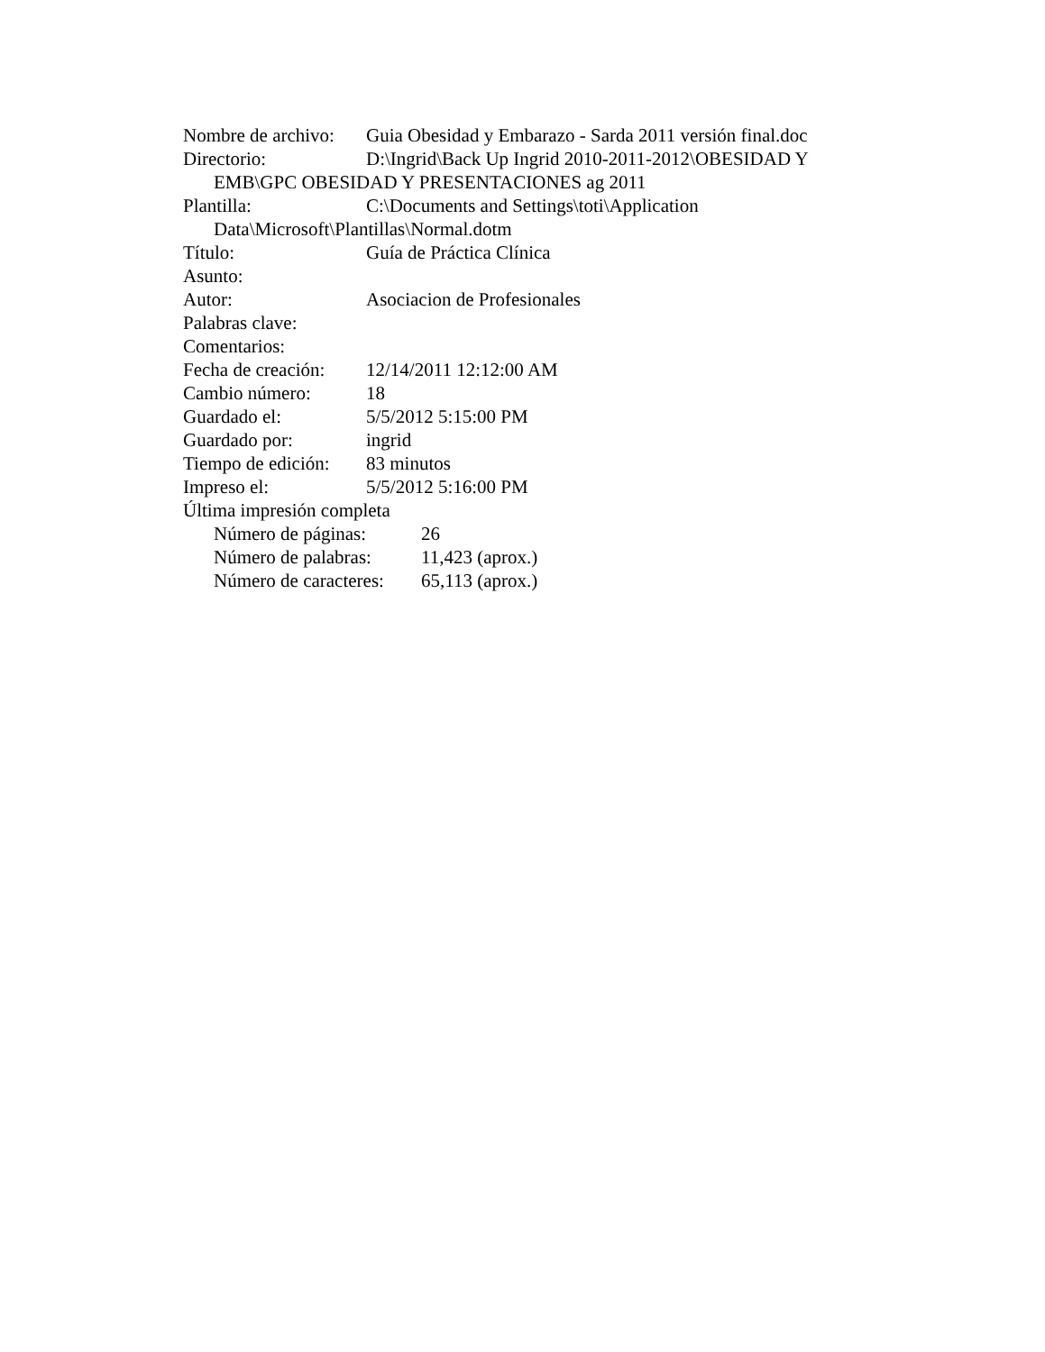Nombre de archivo: Guia Obesidad y Embarazo - Sarda 2011 versión final.doc
Directorio: D:\Ingrid\Back Up Ingrid 2010-2011-2012\OBESIDAD Y
EMB\GPC OBESIDAD Y PRESENTACIONES ag 2011
Plantilla: C:\Documents and Settings\toti\Application
Data\Microsoft\Plantillas\Normal.dotm
Título: Guía de Práctica Clínica
Asunto:
Autor: Asociacion de Profesionales
Palabras clave:
Comentarios:
Fecha de creación: 12/14/2011 12:12:00 AM
Cambio número: 18
Guardado el: 5/5/2012 5:15:00 PM
Guardado por: ingrid
Tiempo de edición: 83 minutos
Impreso el: 5/5/2012 5:16:00 PM
Última impresión completa
Número de páginas: 26
Número de palabras: 11,423 (aprox.)
Número de caracteres: 65,113 (aprox.)